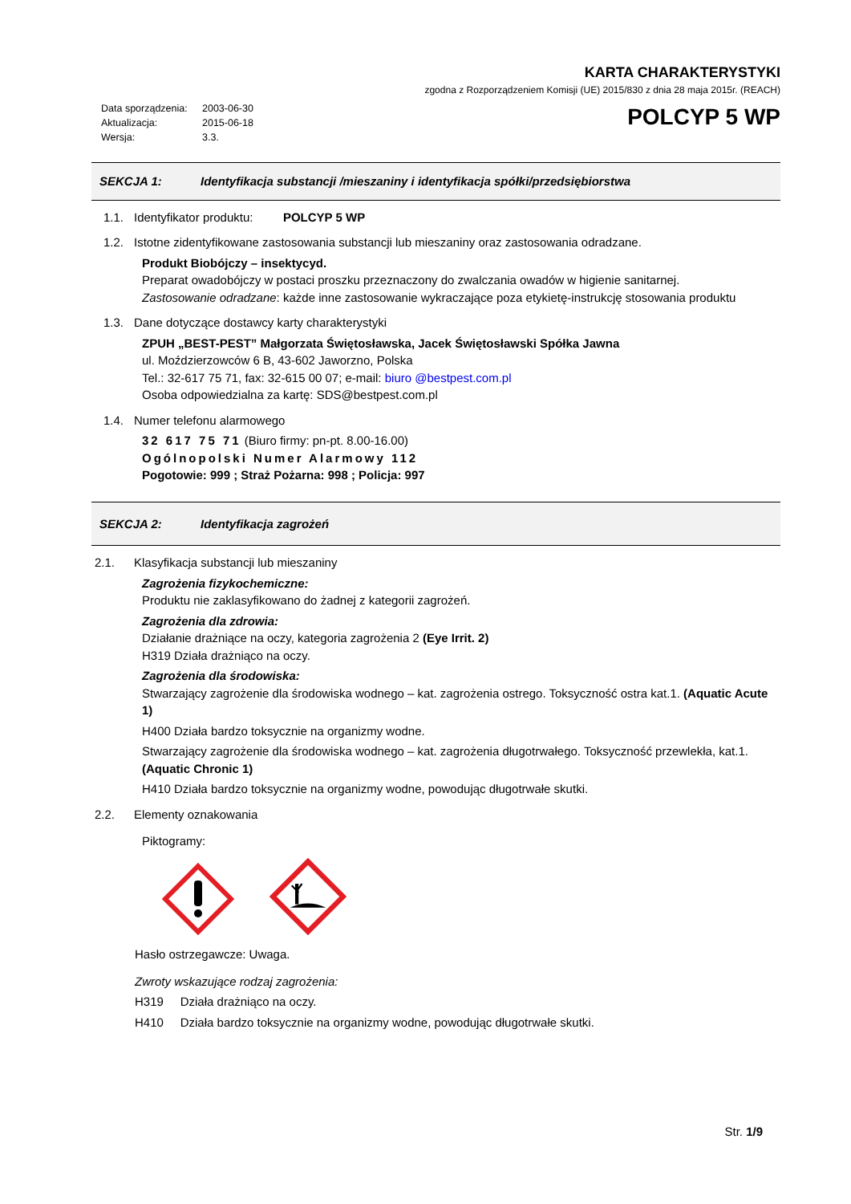Data sporządzenia: 2003-06-30
Aktualizacja: 2015-06-18
Wersja: 3.3.
KARTA CHARAKTERYSTYKI
zgodna z Rozporządzeniem Komisji (UE) 2015/830 z dnia 28 maja 2015r. (REACH)
POLCYP 5 WP
SEKCJA 1: Identyfikacja substancji /mieszaniny i identyfikacja spółki/przedsiębiorstwa
1.1. Identyfikator produktu: POLCYP 5 WP
1.2. Istotne zidentyfikowane zastosowania substancji lub mieszaniny oraz zastosowania odradzane.
Produkt Biobójczy – insektycyd.
Preparat owadobójczy w postaci proszku przeznaczony do zwalczania owadów w higienie sanitarnej.
Zastosowanie odradzane: każde inne zastosowanie wykraczające poza etykietę-instrukcję stosowania produktu
1.3. Dane dotyczące dostawcy karty charakterystyki
ZPUH „BEST-PEST” Małgorzata Świętosławska, Jacek Świętosławski Spółka Jawna
ul. Moździerzowców 6 B, 43-602 Jaworzno, Polska
Tel.: 32-617 75 71, fax: 32-615 00 07; e-mail: biuro @bestpest.com.pl
Osoba odpowiedzialna za kartę: SDS@bestpest.com.pl
1.4. Numer telefonu alarmowego
32 617 75 71 (Biuro firmy: pn-pt. 8.00-16.00)
Ogólnopolski Numer Alarmowy 112
Pogotowie: 999 ; Straż Pożarna: 998 ; Policja: 997
SEKCJA 2: Identyfikacja zagrożeń
2.1. Klasyfikacja substancji lub mieszaniny
Zagrożenia fizykochemiczne:
Produktu nie zaklasyfikowano do żadnej z kategorii zagrożeń.
Zagrożenia dla zdrowia:
Działanie drażniące na oczy, kategoria zagrożenia 2 (Eye Irrit. 2)
H319 Działa drażniąco na oczy.
Zagrożenia dla środowiska:
Stwarzający zagrożenie dla środowiska wodnego – kat. zagrożenia ostrego. Toksyczność ostra kat.1. (Aquatic Acute 1)
H400 Działa bardzo toksycznie na organizmy wodne.
Stwarzający zagrożenie dla środowiska wodnego – kat. zagrożenia długotrwałego. Toksyczność przewlekła, kat.1. (Aquatic Chronic 1)
H410 Działa bardzo toksycznie na organizmy wodne, powodując długotrwałe skutki.
2.2. Elementy oznakowania
Piktogramy:
Hasło ostrzegawcze: Uwaga.
Zwroty wskazujące rodzaj zagrożenia:
H319 Działa drażniąco na oczy.
H410 Działa bardzo toksycznie na organizmy wodne, powodując długotrwałe skutki.
Str. 1/9